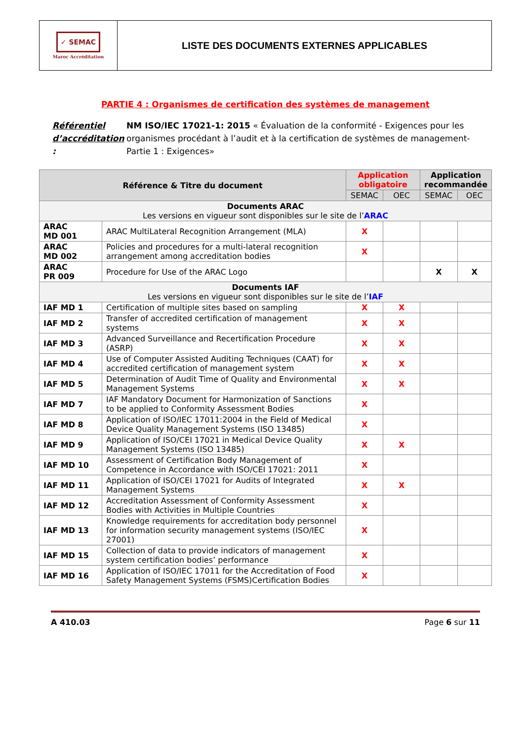✓ SEMAC
Maroc Accréditation
LISTE DES DOCUMENTS EXTERNES APPLICABLES
PARTIE 4 : Organismes de certification des systèmes de management
Référentiel d’accréditation : NM ISO/IEC 17021-1: 2015 « Évaluation de la conformité - Exigences pour les organismes procédant à l’audit et à la certification de systèmes de management- Partie 1 : Exigences»
| Référence & Titre du document | | Application obligatoire | | Application recommandée | |
| --- | --- | --- | --- | --- | --- |
| | | SEMAC | OEC | SEMAC | OEC |
| Documents ARAC Les versions en vigueur sont disponibles sur le site de l’ ARAC | | | | | |
| ARAC MD 001 | ARAC MultiLateral Recognition Arrangement (MLA) | X | | | |
| ARAC MD 002 | Policies and procedures for a multi-lateral recognition arrangement among accreditation bodies | X | | | |
| ARAC PR 009 | Procedure for Use of the ARAC Logo | | | X | X |
| Documents IAF Les versions en vigueur sont disponibles sur le site de l’ IAF | | | | | |
| IAF MD 1 | Certification of multiple sites based on sampling | X | X | | |
| IAF MD 2 | Transfer of accredited certification of management systems | X | X | | |
| IAF MD 3 | Advanced Surveillance and Recertification Procedure (ASRP) | X | X | | |
| IAF MD 4 | Use of Computer Assisted Auditing Techniques (CAAT) for accredited certification of management system | X | X | | |
| IAF MD 5 | Determination of Audit Time of Quality and Environmental Management Systems | X | X | | |
| IAF MD 7 | IAF Mandatory Document for Harmonization of Sanctions to be applied to Conformity Assessment Bodies | X | | | |
| IAF MD 8 | Application of ISO/IEC 17011:2004 in the Field of Medical Device Quality Management Systems (ISO 13485) | X | | | |
| IAF MD 9 | Application of ISO/CEI 17021 in Medical Device Quality Management Systems (ISO 13485) | X | X | | |
| IAF MD 10 | Assessment of Certification Body Management of Competence in Accordance with ISO/CEI 17021: 2011 | X | | | |
| IAF MD 11 | Application of ISO/CEI 17021 for Audits of Integrated Management Systems | X | X | | |
| IAF MD 12 | Accreditation Assessment of Conformity Assessment Bodies with Activities in Multiple Countries | X | | | |
| IAF MD 13 | Knowledge requirements for accreditation body personnel for information security management systems (ISO/IEC 27001) | X | | | |
| IAF MD 15 | Collection of data to provide indicators of management system certification bodies’ performance | X | | | |
| IAF MD 16 | Application of ISO/IEC 17011 for the Accreditation of Food Safety Management Systems (FSMS)Certification Bodies | X | | | |
A 410.03 Page 6 sur 11